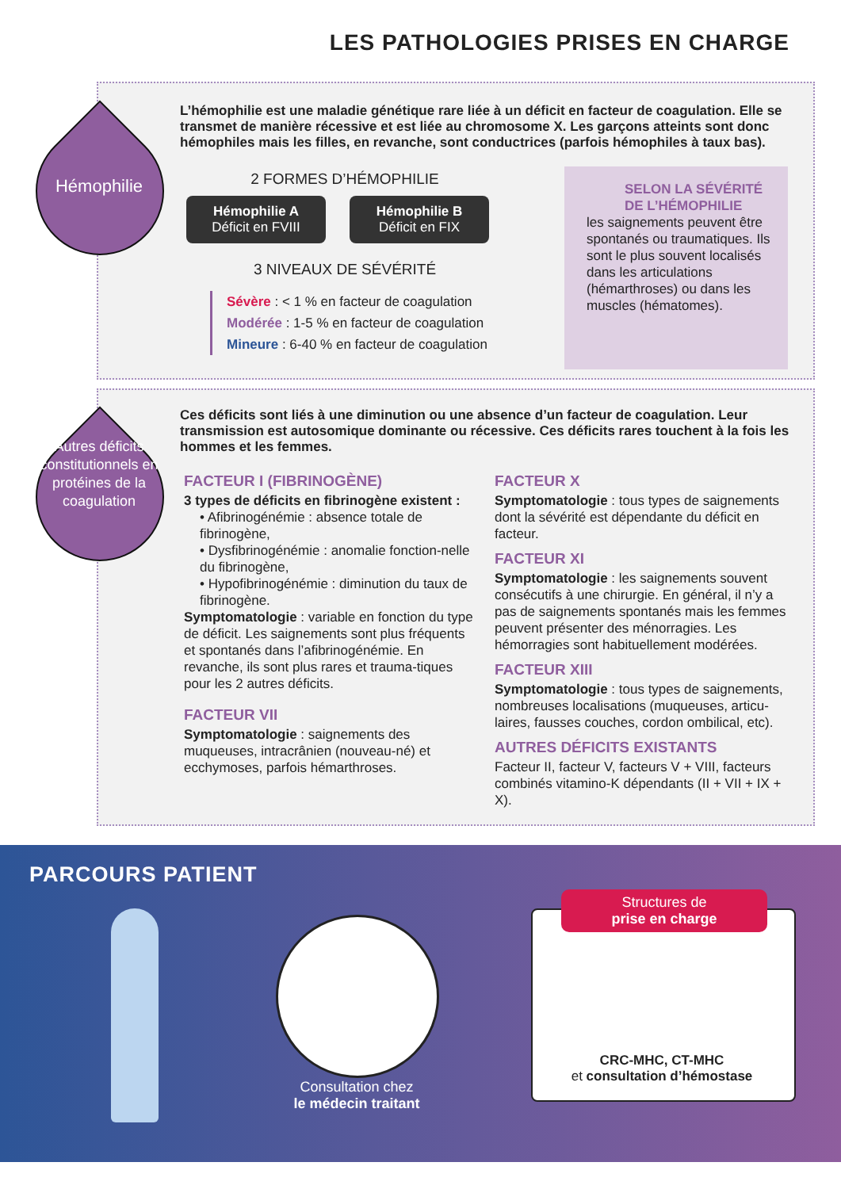LES PATHOLOGIES PRISES EN CHARGE
Hémophilie
L’hémophilie est une maladie génétique rare liée à un déficit en facteur de coagulation. Elle se transmet de manière récessive et est liée au chromosome X. Les garçons atteints sont donc hémophiles mais les filles, en revanche, sont conductrices (parfois hémophiles à taux bas).
2 FORMES D’HÉMOPHILIE
Hémophilie A
Déficit en FVIII
Hémophilie B
Déficit en FIX
3 NIVEAUX DE SÉVÉRITÉ
Sévère : < 1 % en facteur de coagulation
Modérée : 1-5 % en facteur de coagulation
Mineure : 6-40 % en facteur de coagulation
SELON LA SÉVÉRITÉ DE L’HÉMOPHILIE
les saignements peuvent être spontanés ou traumatiques. Ils sont le plus souvent localisés dans les articulations (hémarthroses) ou dans les muscles (hématomes).
Autres déficits constitutionnels en protéines de la coagulation
Ces déficits sont liés à une diminution ou une absence d’un facteur de coagulation. Leur transmission est autosomique dominante ou récessive. Ces déficits rares touchent à la fois les hommes et les femmes.
FACTEUR I (FIBRINOGÈNE)
3 types de déficits en fibrinogène existent :
• Afibrinogénémie : absence totale de fibrinogène,
• Dysfibrinogénémie : anomalie fonction-nelle du fibrinogène,
• Hypofibrinogénémie : diminution du taux de fibrinogène.
Symptomatologie : variable en fonction du type de déficit. Les saignements sont plus fréquents et spontanés dans l’afibrinogénémie. En revanche, ils sont plus rares et trauma-tiques pour les 2 autres déficits.
FACTEUR VII
Symptomatologie : saignements des muqueuses, intracrânien (nouveau-né) et ecchymoses, parfois hémarthroses.
FACTEUR X
Symptomatologie : tous types de saignements dont la sévérité est dépendante du déficit en facteur.
FACTEUR XI
Symptomatologie : les saignements souvent consécutifs à une chirurgie. En général, il n’y a pas de saignements spontanés mais les femmes peuvent présenter des ménorragies. Les hémorragies sont habituellement modérées.
FACTEUR XIII
Symptomatologie : tous types de saignements, nombreuses localisations (muqueuses, articu-laires, fausses couches, cordon ombilical, etc).
AUTRES DÉFICITS EXISTANTS
Facteur II, facteur V, facteurs V + VIII, facteurs combinés vitamino-K dépendants (II + VII + IX + X).
PARCOURS PATIENT
Consultation chez
le médecin traitant
Structures de
prise en charge
CRC-MHC, CT-MHC
et consultation d’hémostase